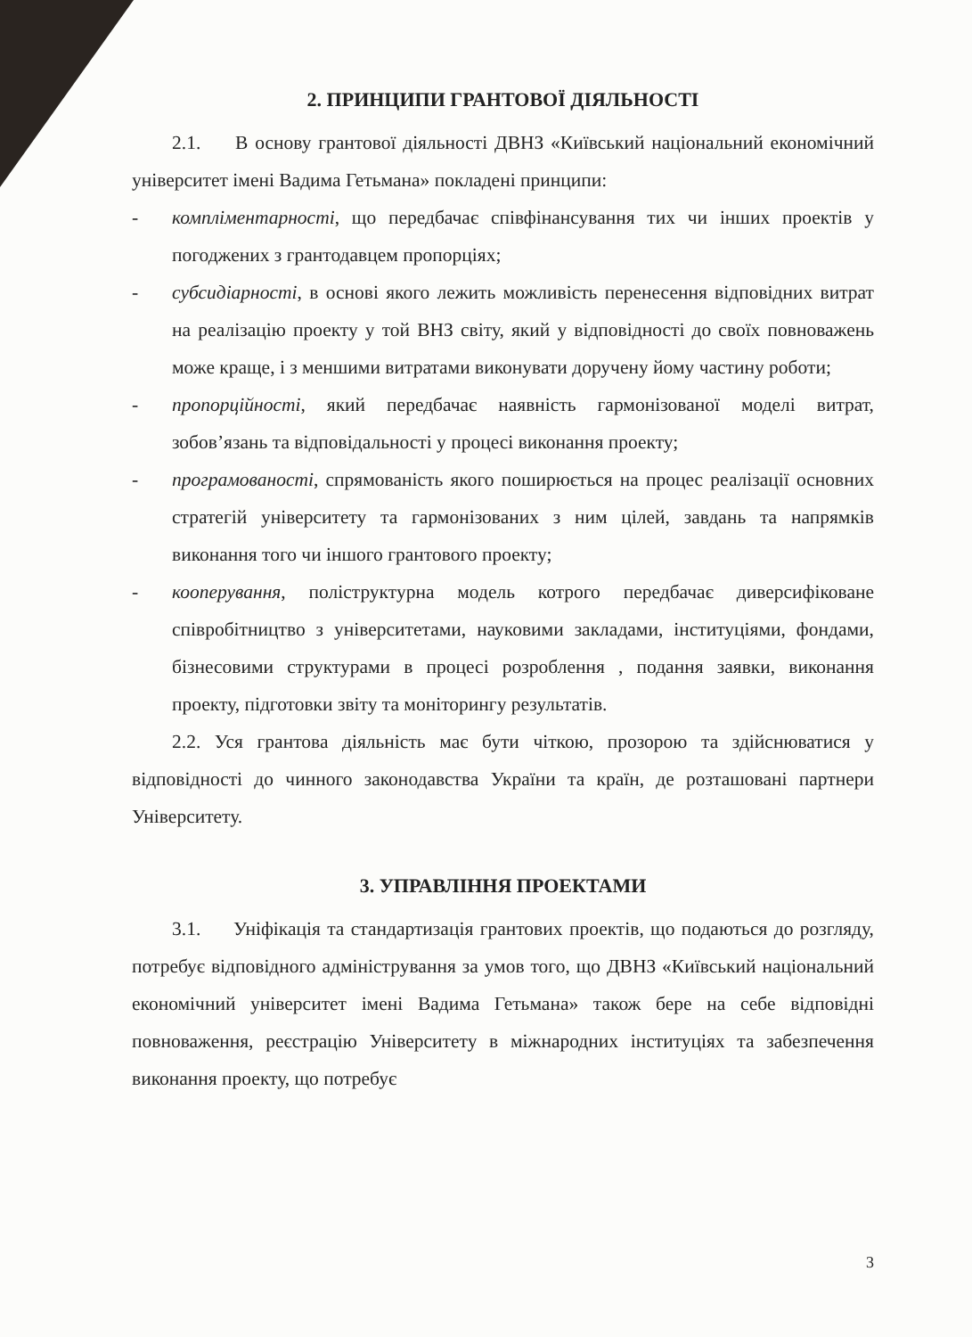2. ПРИНЦИПИ ГРАНТОВОЇ ДІЯЛЬНОСТІ
2.1. В основу грантової діяльності ДВНЗ «Київський національний економічний університет імені Вадима Гетьмана» покладені принципи:
- компліментарності, що передбачає співфінансування тих чи інших проектів у погоджених з грантодавцем пропорціях;
- субсидіарності, в основі якого лежить можливість перенесення відповідних витрат на реалізацію проекту у той ВНЗ світу, який у відповідності до своїх повноважень може краще, і з меншими витратами виконувати доручену йому частину роботи;
- пропорційності, який передбачає наявність гармонізованої моделі витрат, зобов’язань та відповідальності у процесі виконання проекту;
- програмованості, спрямованість якого поширюється на процес реалізації основних стратегій університету та гармонізованих з ним цілей, завдань та напрямків виконання того чи іншого грантового проекту;
- кооперування, поліструктурна модель котрого передбачає диверсифіковане співробітництво з університетами, науковими закладами, інституціями, фондами, бізнесовими структурами в процесі розроблення , подання заявки, виконання проекту, підготовки звіту та моніторингу результатів.
2.2. Уся грантова діяльність має бути чіткою, прозорою та здійснюватися у відповідності до чинного законодавства України та країн, де розташовані партнери Університету.
3. УПРАВЛІННЯ ПРОЕКТАМИ
3.1. Уніфікація та стандартизація грантових проектів, що подаються до розгляду, потребує відповідного адміністрування за умов того, що ДВНЗ «Київський національний економічний університет імені Вадима Гетьмана» також бере на себе відповідні повноваження, реєстрацію Університету в міжнародних інституціях та забезпечення виконання проекту, що потребує
3